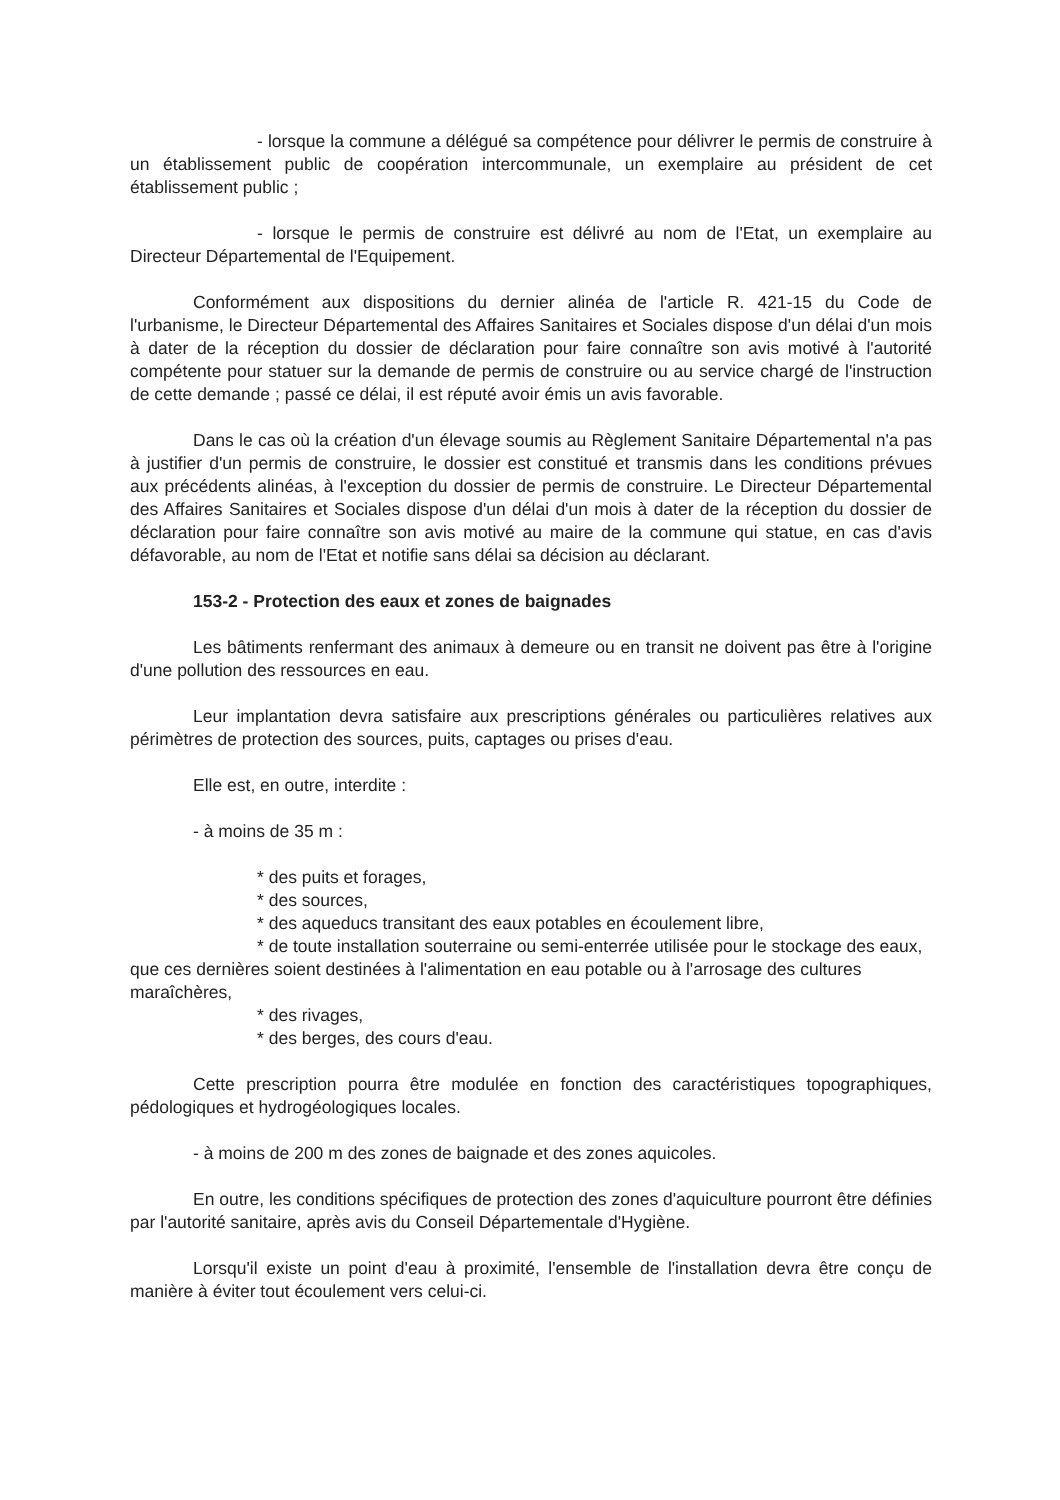- lorsque la commune a délégué sa compétence pour délivrer le permis de construire à un établissement public de coopération intercommunale, un exemplaire au président de cet établissement public ;
- lorsque le permis de construire est délivré au nom de l'Etat, un exemplaire au Directeur Départemental de l'Equipement.
Conformément aux dispositions du dernier alinéa de l'article R. 421-15 du Code de l'urbanisme, le Directeur Départemental des Affaires Sanitaires et Sociales dispose d'un délai d'un mois à dater de la réception du dossier de déclaration pour faire connaître son avis motivé à l'autorité compétente pour statuer sur la demande de permis de construire ou au service chargé de l'instruction de cette demande ; passé ce délai, il est réputé avoir émis un avis favorable.
Dans le cas où la création d'un élevage soumis au Règlement Sanitaire Départemental n'a pas à justifier d'un permis de construire, le dossier est constitué et transmis dans les conditions prévues aux précédents alinéas, à l'exception du dossier de permis de construire. Le Directeur Départemental des Affaires Sanitaires et Sociales dispose d'un délai d'un mois à dater de la réception du dossier de déclaration pour faire connaître son avis motivé au maire de la commune qui statue, en cas d'avis défavorable, au nom de l'Etat et notifie sans délai sa décision au déclarant.
153-2 - Protection des eaux et zones de baignades
Les bâtiments renfermant des animaux à demeure ou en transit ne doivent pas être à l'origine d'une pollution des ressources en eau.
Leur implantation devra satisfaire aux prescriptions générales ou particulières relatives aux périmètres de protection des sources, puits, captages ou prises d'eau.
Elle est, en outre, interdite :
- à moins de 35 m :
* des puits et forages,
* des sources,
* des aqueducs transitant des eaux potables en écoulement libre,
* de toute installation souterraine ou semi-enterrée utilisée pour le stockage des eaux, que ces dernières soient destinées à l'alimentation en eau potable ou à l'arrosage des cultures maraîchères,
* des rivages,
* des berges, des cours d'eau.
Cette prescription pourra être modulée en fonction des caractéristiques topographiques, pédologiques et hydrogéologiques locales.
- à moins de 200 m des zones de baignade et des zones aquicoles.
En outre, les conditions spécifiques de protection des zones d'aquiculture pourront être définies par l'autorité sanitaire, après avis du Conseil Départementale d'Hygiène.
Lorsqu'il existe un point d'eau à proximité, l'ensemble de l'installation devra être conçu de manière à éviter tout écoulement vers celui-ci.